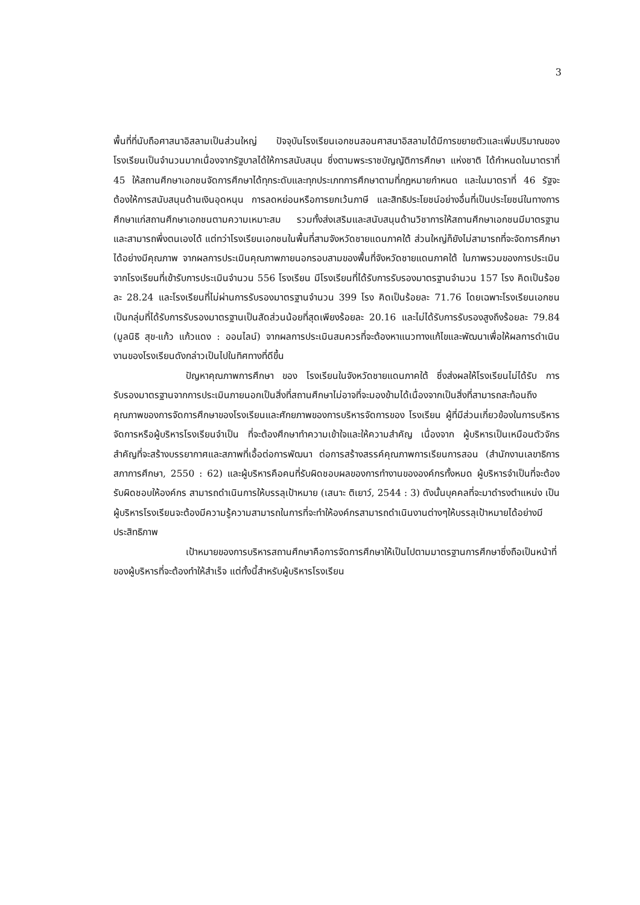3
พื้นที่ที่นับถือศาสนาอิสลามเป็นส่วนใหญ่ ปัจจุบันโรงเรียนเอกชนสอนศาสนาอิสลามได้มีการขยายตัวและเพิ่มปริมาณของโรงเรียนเป็นจำนวนมากเนื่องจากรัฐบาลได้ให้การสนับสนุน ซึ่งตามพระราชบัญญัติการศึกษา แห่งชาติ ได้กำหนดในมาตราที่ 45 ให้สถานศึกษาเอกชนจัดการศึกษาได้ทุกระดับและทุกประเภทการศึกษาตามที่กฎหมายกำหนด และในมาตราที่ 46 รัฐจะต้องให้การสนับสนุนด้านเงินอุดหนุน การลดหย่อนหรือการยกเว้นภาษี และสิทธิประโยชน์อย่างอื่นที่เป็นประโยชน์ในทางการศึกษาแก่สถานศึกษาเอกชนตามความเหมาะสม รวมทั้งส่งเสริมและสนับสนุนด้านวิชาการให้สถานศึกษาเอกชนมีมาตรฐานและสามารถพึ่งตนเองได้ แต่ทว่าโรงเรียนเอกชนในพื้นที่สามจังหวัดชายแดนภาคใต้ ส่วนใหญ่ก็ยังไม่สามารถที่จะจัดการศึกษาได้อย่างมีคุณภาพ จากผลการประเมินคุณภาพภายนอกรอบสามของพื้นที่จังหวัดชายแดนภาคใต้ ในภาพรวมของการประเมิน จากโรงเรียนที่เข้ารับการประเมินจำนวน 556 โรงเรียน มีโรงเรียนที่ได้รับการรับรองมาตรฐานจำนวน 157 โรง คิดเป็นร้อยละ 28.24 และโรงเรียนที่ไม่ผ่านการรับรองมาตรฐานจำนวน 399 โรง คิดเป็นร้อยละ 71.76 โดยเฉพาะโรงเรียนเอกชนเป็นกลุ่มที่ได้รับการรับรองมาตรฐานเป็นสัดส่วนน้อยที่สุดเพียงร้อยละ 20.16 และไม่ได้รับการรับรองสูงถึงร้อยละ 79.84 (มูลนิธิ สุข-แก้ว แก้วแดง : ออนไลน์) จากผลการประเมินสมควรที่จะต้องหาแนวทางแก้ไขและพัฒนาเพื่อให้ผลการดำเนินงานของโรงเรียนดังกล่าวเป็นไปในทิศทางที่ดีขึ้น
ปัญหาคุณภาพการศึกษา ของ โรงเรียนในจังหวัดชายแดนภาคใต้ ซึ่งส่งผลให้โรงเรียนไม่ได้รับ การรับรองมาตรฐานจากการประเมินภายนอกเป็นสิ่งที่สถานศึกษาไม่อาจที่จะมองข้ามได้เนื่องจากเป็นสิ่งที่สามารถสะท้อนถึงคุณภาพของการจัดการศึกษาของโรงเรียนและศักยภาพของการบริหารจัดการของ โรงเรียน ผู้ที่มีส่วนเกี่ยวข้องในการบริหารจัดการหรือผู้บริหารโรงเรียนจำเป็น ที่จะต้องศึกษาทำความเข้าใจและให้ความสำคัญ เนื่องจาก ผู้บริหารเป็นเหมือนตัวจักรสำคัญที่จะสร้างบรรยากาศและสภาพที่เอื้อต่อการพัฒนา ต่อการสร้างสรรค์คุณภาพการเรียนการสอน (สำนักงานเลขาธิการสภาการศึกษา, 2550 : 62) และผู้บริหารคือคนที่รับผิดชอบผลของการทำงานขององค์กรทั้งหมด ผู้บริหารจำเป็นที่จะต้องรับผิดชอบให้องค์กร สามารถดำเนินการให้บรรลุเป้าหมาย (เสนาะ ติเยาว์, 2544 : 3) ดังนั้นบุคคลที่จะมาดำรงตำแหน่ง เป็นผู้บริหารโรงเรียนจะต้องมีความรู้ความสามารถในการที่จะทำให้องค์กรสามารถดำเนินงานต่างๆให้บรรลุเป้าหมายได้อย่างมีประสิทธิภาพ
เป้าหมายของการบริหารสถานศึกษาคือการจัดการศึกษาให้เป็นไปตามมาตรฐานการศึกษาซึ่งถือเป็นหน้าที่ของผู้บริหารที่จะต้องทำให้สำเร็จ แต่ทั้งนี้สำหรับผู้บริหารโรงเรียน